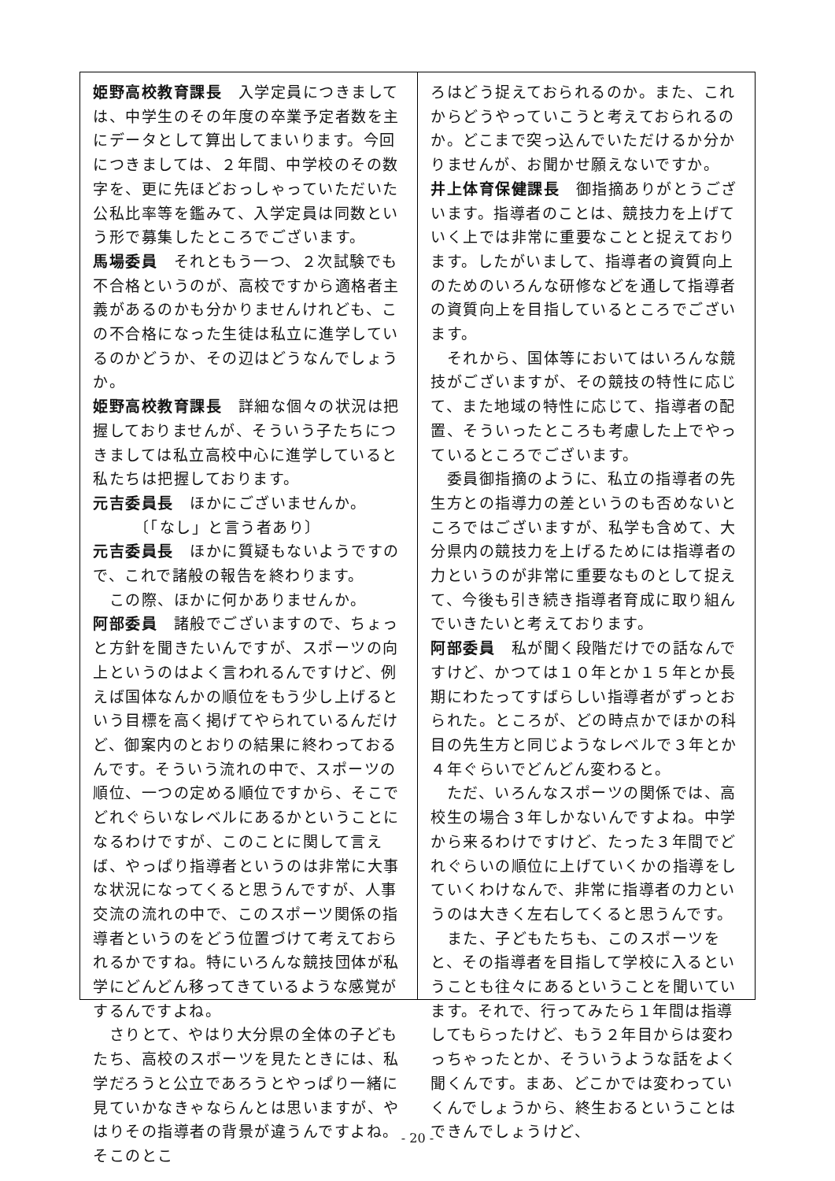姫野高校教育課長　入学定員につきましては、中学生のその年度の卒業予定者数を主にデータとして算出してまいります。今回につきましては、２年間、中学校のその数字を、更に先ほどおっしゃっていただいた公私比率等を鑑みて、入学定員は同数という形で募集したところでございます。
馬場委員　それともう一つ、２次試験でも不合格というのが、高校ですから適格者主義があるのかも分かりませんけれども、この不合格になった生徒は私立に進学しているのかどうか、その辺はどうなんでしょうか。
姫野高校教育課長　詳細な個々の状況は把握しておりませんが、そういう子たちにつきましては私立高校中心に進学していると私たちは把握しております。
元吉委員長　ほかにございませんか。
　　　〔「なし」と言う者あり〕
元吉委員長　ほかに質疑もないようですので、これで諸般の報告を終わります。
　この際、ほかに何かありませんか。
阿部委員　諸般でございますので、ちょっと方針を聞きたいんですが、スポーツの向上というのはよく言われるんですけど、例えば国体なんかの順位をもう少し上げるという目標を高く掲げてやられているんだけど、御案内のとおりの結果に終わっておるんです。そういう流れの中で、スポーツの順位、一つの定める順位ですから、そこでどれぐらいなレベルにあるかということになるわけですが、このことに関して言えば、やっぱり指導者というのは非常に大事な状況になってくると思うんですが、人事交流の流れの中で、このスポーツ関係の指導者というのをどう位置づけて考えておられるかですね。特にいろんな競技団体が私学にどんどん移ってきているような感覚がするんですよね。
　さりとて、やはり大分県の全体の子どもたち、高校のスポーツを見たときには、私学だろうと公立であろうとやっぱり一緒に見ていかなきゃならんとは思いますが、やはりその指導者の背景が違うんですよね。そこのとこ
ろはどう捉えておられるのか。また、これからどうやっていこうと考えておられるのか。どこまで突っ込んでいただけるか分かりませんが、お聞かせ願えないですか。
井上体育保健課長　御指摘ありがとうございます。指導者のことは、競技力を上げていく上では非常に重要なことと捉えております。したがいまして、指導者の資質向上のためのいろんな研修などを通して指導者の資質向上を目指しているところでございます。
　それから、国体等においてはいろんな競技がございますが、その競技の特性に応じて、また地域の特性に応じて、指導者の配置、そういったところも考慮した上でやっているところでございます。
　委員御指摘のように、私立の指導者の先生方との指導力の差というのも否めないところではございますが、私学も含めて、大分県内の競技力を上げるためには指導者の力というのが非常に重要なものとして捉えて、今後も引き続き指導者育成に取り組んでいきたいと考えております。
阿部委員　私が聞く段階だけでの話なんですけど、かつては１０年とか１５年とか長期にわたってすばらしい指導者がずっとおられた。ところが、どの時点かでほかの科目の先生方と同じようなレベルで３年とか４年ぐらいでどんどん変わると。
　ただ、いろんなスポーツの関係では、高校生の場合３年しかないんですよね。中学から来るわけですけど、たった３年間でどれぐらいの順位に上げていくかの指導をしていくわけなんで、非常に指導者の力というのは大きく左右してくると思うんです。
　また、子どもたちも、このスポーツをと、その指導者を目指して学校に入るということも往々にあるということを聞いています。それで、行ってみたら１年間は指導してもらったけど、もう２年目からは変わっちゃったとか、そういうような話をよく聞くんです。まあ、どこかでは変わっていくんでしょうから、終生おるということはできんでしょうけど、
- 20 -